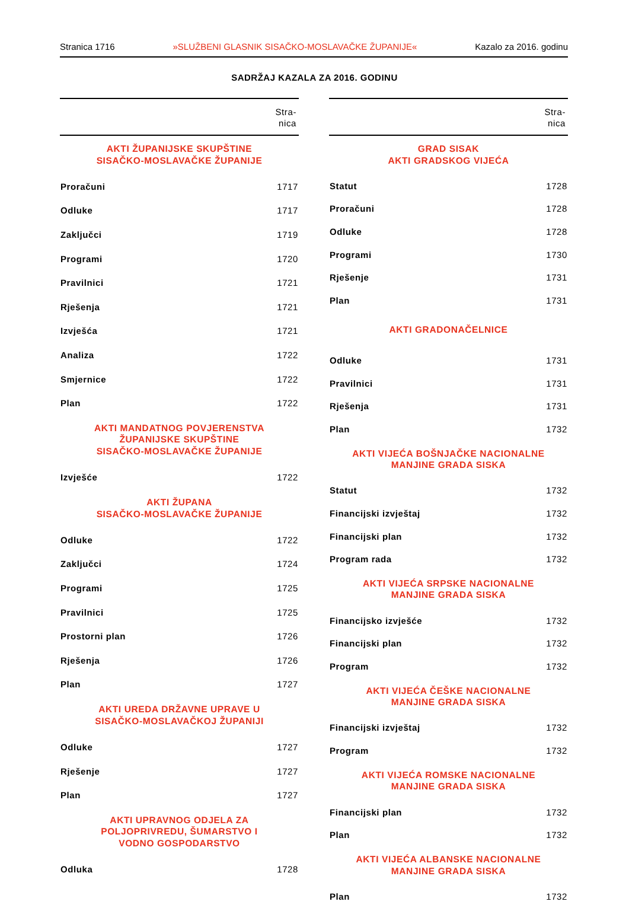Stranica 1716 »SLUŽBENI GLASNIK SISAČKO-MOSLAVAČKE ŽUPANIJE« Kazalo za 2016. godinu
SADRŽAJ KAZALA ZA 2016. GODINU
| Stra- nica | |
| --- | --- |
| AKTI ŽUPANIJSKE SKUPŠTINE SISAČKO-MOSLAVAČKE ŽUPANIJE | |
| Proračuni | 1717 |
| Odluke | 1717 |
| Zaključci | 1719 |
| Programi | 1720 |
| Pravilnici | 1721 |
| Rješenja | 1721 |
| Izvješća | 1721 |
| Analiza | 1722 |
| Smjernice | 1722 |
| Plan | 1722 |
| AKTI MANDATNOG POVJERENSTVA ŽUPANIJSKE SKUPŠTINE SISAČKO-MOSLAVAČKE ŽUPANIJE | |
| Izvješće | 1722 |
| AKTI ŽUPANA SISAČKO-MOSLAVAČKE ŽUPANIJE | |
| Odluke | 1722 |
| Zaključci | 1724 |
| Programi | 1725 |
| Pravilnici | 1725 |
| Prostorni plan | 1726 |
| Rješenja | 1726 |
| Plan | 1727 |
| AKTI UREDA DRŽAVNE UPRAVE U SISAČKO-MOSLAVAČKOJ ŽUPANIJI | |
| Odluke | 1727 |
| Rješenje | 1727 |
| Plan | 1727 |
| AKTI UPRAVNOG ODJELA ZA POLJOPRIVREDU, ŠUMARSTVO I VODNO GOSPODARSTVO | |
| Odluka | 1728 |
| Stra- nica | |
| --- | --- |
| GRAD SISAK AKTI GRADSKOG VIJEĆA | |
| Statut | 1728 |
| Proračuni | 1728 |
| Odluke | 1728 |
| Programi | 1730 |
| Rješenje | 1731 |
| Plan | 1731 |
| AKTI GRADONAČELNICE | |
| Odluke | 1731 |
| Pravilnici | 1731 |
| Rješenja | 1731 |
| Plan | 1732 |
| AKTI VIJEĆA BOŠNJAČKE NACIONALNE MANJINE GRADA SISKA | |
| Statut | 1732 |
| Financijski izvještaj | 1732 |
| Financijski plan | 1732 |
| Program rada | 1732 |
| AKTI VIJEĆA SRPSKE NACIONALNE MANJINE GRADA SISKA | |
| Financijsko izvješće | 1732 |
| Financijski plan | 1732 |
| Program | 1732 |
| AKTI VIJEĆA ČEŠKE NACIONALNE MANJINE GRADA SISKA | |
| Financijski izvještaj | 1732 |
| Program | 1732 |
| AKTI VIJEĆA ROMSKE NACIONALNE MANJINE GRADA SISKA | |
| Financijski plan | 1732 |
| Plan | 1732 |
| AKTI VIJEĆA ALBANSKE NACIONALNE MANJINE GRADA SISKA | |
| Plan | 1732 |